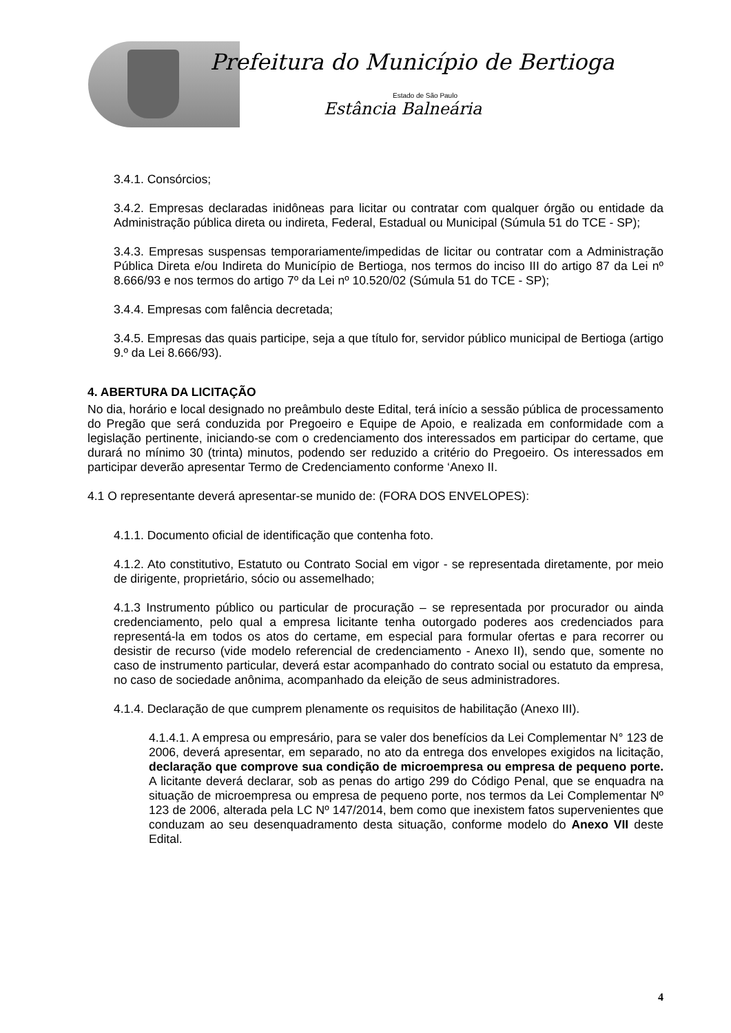Prefeitura do Município de Bertioga
Estado de São Paulo
Estância Balneária
3.4.1. Consórcios;
3.4.2. Empresas declaradas inidôneas para licitar ou contratar com qualquer órgão ou entidade da Administração pública direta ou indireta, Federal, Estadual ou Municipal (Súmula 51 do TCE - SP);
3.4.3. Empresas suspensas temporariamente/impedidas de licitar ou contratar com a Administração Pública Direta e/ou Indireta do Município de Bertioga, nos termos do inciso III do artigo 87 da Lei nº 8.666/93 e nos termos do artigo 7º da Lei nº 10.520/02 (Súmula 51 do TCE - SP);
3.4.4. Empresas com falência decretada;
3.4.5. Empresas das quais participe, seja a que título for, servidor público municipal de Bertioga (artigo 9.º da Lei 8.666/93).
4. ABERTURA DA LICITAÇÃO
No dia, horário e local designado no preâmbulo deste Edital, terá início a sessão pública de processamento do Pregão que será conduzida por Pregoeiro e Equipe de Apoio, e realizada em conformidade com a legislação pertinente, iniciando-se com o credenciamento dos interessados em participar do certame, que durará no mínimo 30 (trinta) minutos, podendo ser reduzido a critério do Pregoeiro. Os interessados em participar deverão apresentar Termo de Credenciamento conforme ‘Anexo II.
4.1 O representante deverá apresentar-se munido de: (FORA DOS ENVELOPES):
4.1.1. Documento oficial de identificação que contenha foto.
4.1.2. Ato constitutivo, Estatuto ou Contrato Social em vigor - se representada diretamente, por meio de dirigente, proprietário, sócio ou assemelhado;
4.1.3 Instrumento público ou particular de procuração – se representada por procurador ou ainda credenciamento, pelo qual a empresa licitante tenha outorgado poderes aos credenciados para representá-la em todos os atos do certame, em especial para formular ofertas e para recorrer ou desistir de recurso (vide modelo referencial de credenciamento - Anexo II), sendo que, somente no caso de instrumento particular, deverá estar acompanhado do contrato social ou estatuto da empresa, no caso de sociedade anônima, acompanhado da eleição de seus administradores.
4.1.4. Declaração de que cumprem plenamente os requisitos de habilitação (Anexo III).
4.1.4.1. A empresa ou empresário, para se valer dos benefícios da Lei Complementar N° 123 de 2006, deverá apresentar, em separado, no ato da entrega dos envelopes exigidos na licitação, declaração que comprove sua condição de microempresa ou empresa de pequeno porte. A licitante deverá declarar, sob as penas do artigo 299 do Código Penal, que se enquadra na situação de microempresa ou empresa de pequeno porte, nos termos da Lei Complementar Nº 123 de 2006, alterada pela LC Nº 147/2014, bem como que inexistem fatos supervenientes que conduzam ao seu desenquadramento desta situação, conforme modelo do Anexo VII deste Edital.
4